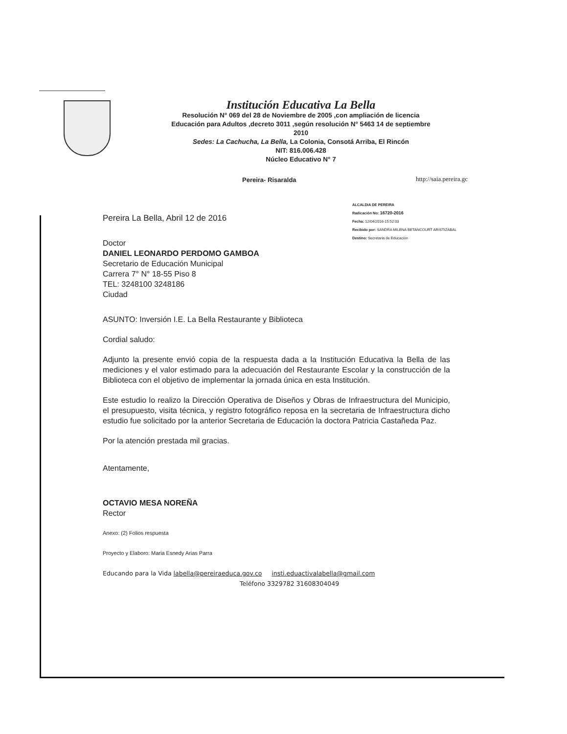Institución Educativa La Bella
Resolución N° 069 del 28 de Noviembre de 2005 ,con ampliación de licencia
Educación para Adultos ,decreto 3011 ,según resolución N° 5463 14 de septiembre
2010
Sedes: La Cachucha, La Bella, La Colonia, Consotá Arriba, El Rincón
NIT: 816.006.428
Núcleo Educativo N° 7
Pereira- Risaralda http://saia.pereira.gc
ALCALDIA DE PEREIRA
Radicación No: 16720-2016
Fecha: 12/04/2016-15:52:03
Recibido por: SANDRA MILENA BETANCOURT ARISTIZABAL
Destino: Secretaria de Educación
Pereira La Bella, Abril 12 de 2016
Doctor
DANIEL LEONARDO PERDOMO GAMBOA
Secretario de Educación Municipal
Carrera 7° N° 18-55 Piso 8
TEL: 3248100 3248186
Ciudad
ASUNTO: Inversión I.E. La Bella Restaurante y Biblioteca
Cordial saludo:
Adjunto la presente envió copia de la respuesta dada a la Institución Educativa la Bella de las mediciones y el valor estimado para la adecuación del Restaurante Escolar y la construcción de la Biblioteca con el objetivo de implementar la jornada única en esta Institución.
Este estudio lo realizo la Dirección Operativa de Diseños y Obras de Infraestructura del Municipio, el presupuesto, visita técnica, y registro fotográfico reposa en la secretaria de Infraestructura dicho estudio fue solicitado por la anterior Secretaria de Educación la doctora Patricia Castañeda Paz.
Por la atención prestada mil gracias.
Atentamente,
OCTAVIO MESA NOREÑA
Rector
Anexo: (2) Folios respuesta
Proyecto y Elaboro: Maria Esnedy Arias Parra
Educando para la Vida labella@pereiraeduca.gov.co insti.eduactivalabella@gmail.com
Teléfono 3329782 31608304049